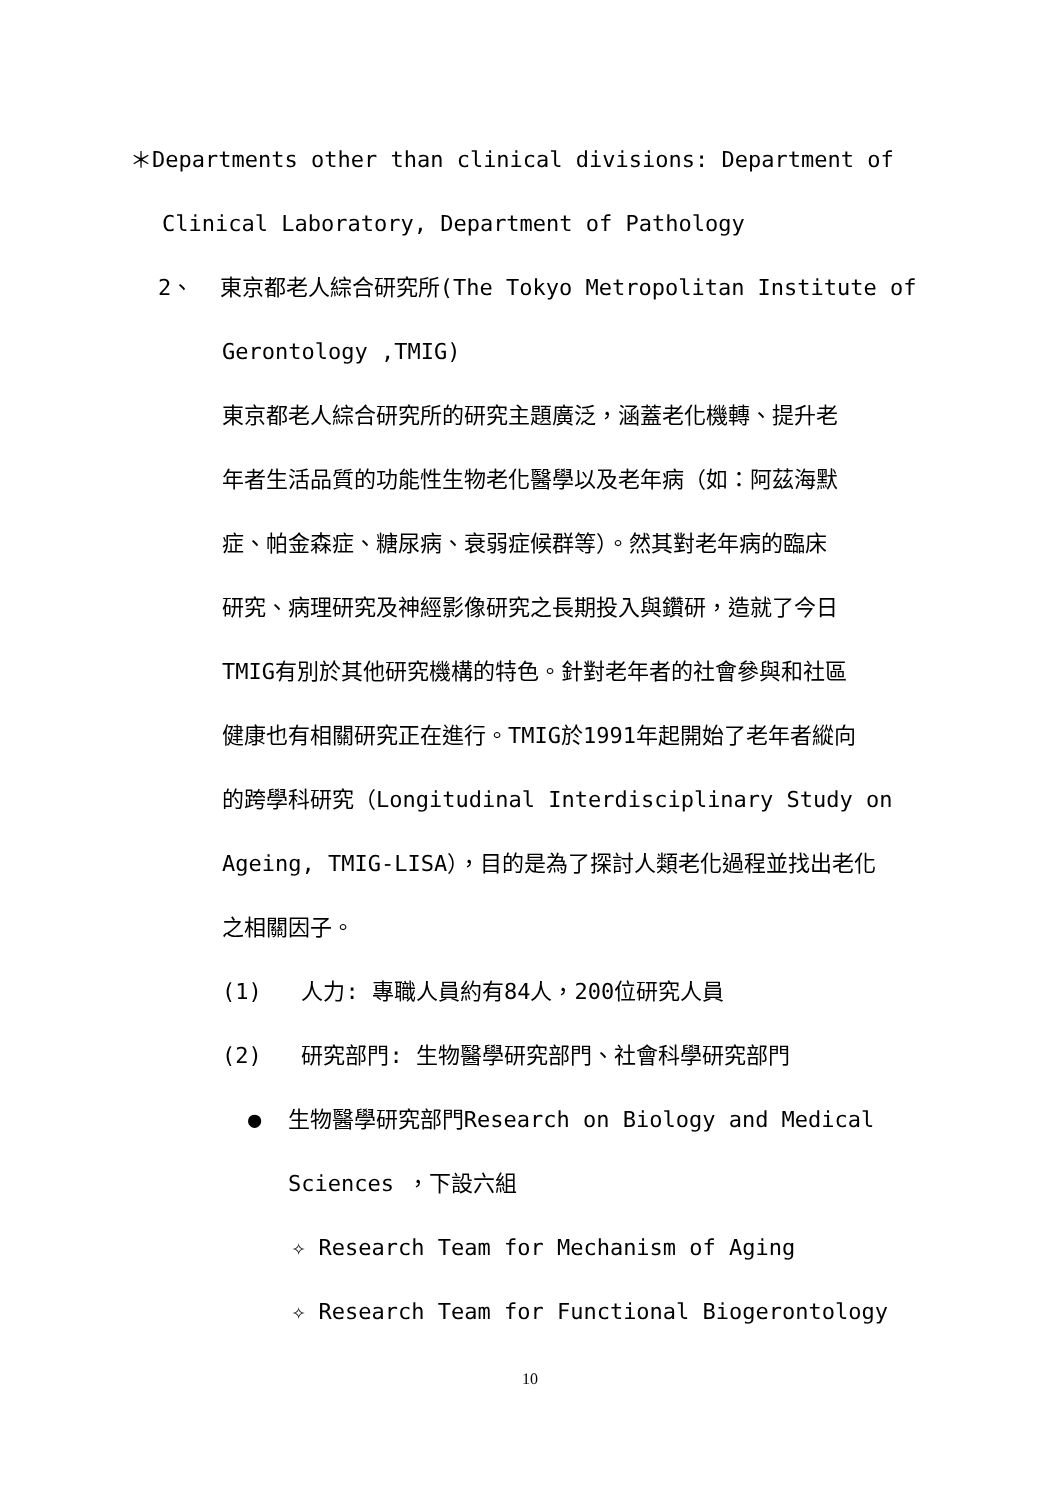＊Departments other than clinical divisions: Department of
Clinical Laboratory, Department of Pathology
2、 東京都老人綜合研究所(The Tokyo Metropolitan Institute of
Gerontology ,TMIG)
東京都老人綜合研究所的研究主題廣泛，涵蓋老化機轉、提升老
年者生活品質的功能性生物老化醫學以及老年病（如：阿茲海默
症、帕金森症、糖尿病、衰弱症候群等）。然其對老年病的臨床
研究、病理研究及神經影像研究之長期投入與鑽研，造就了今日
TMIG有別於其他研究機構的特色。針對老年者的社會參與和社區
健康也有相關研究正在進行。TMIG於1991年起開始了老年者縱向
的跨學科研究（Longitudinal Interdisciplinary Study on
Ageing, TMIG-LISA），目的是為了探討人類老化過程並找出老化
之相關因子。
(1) 人力: 專職人員約有84人，200位研究人員
(2) 研究部門: 生物醫學研究部門、社會科學研究部門
● 生物醫學研究部門Research on Biology and Medical
Sciences ，下設六組
✧ Research Team for Mechanism of Aging
✧ Research Team for Functional Biogerontology
10